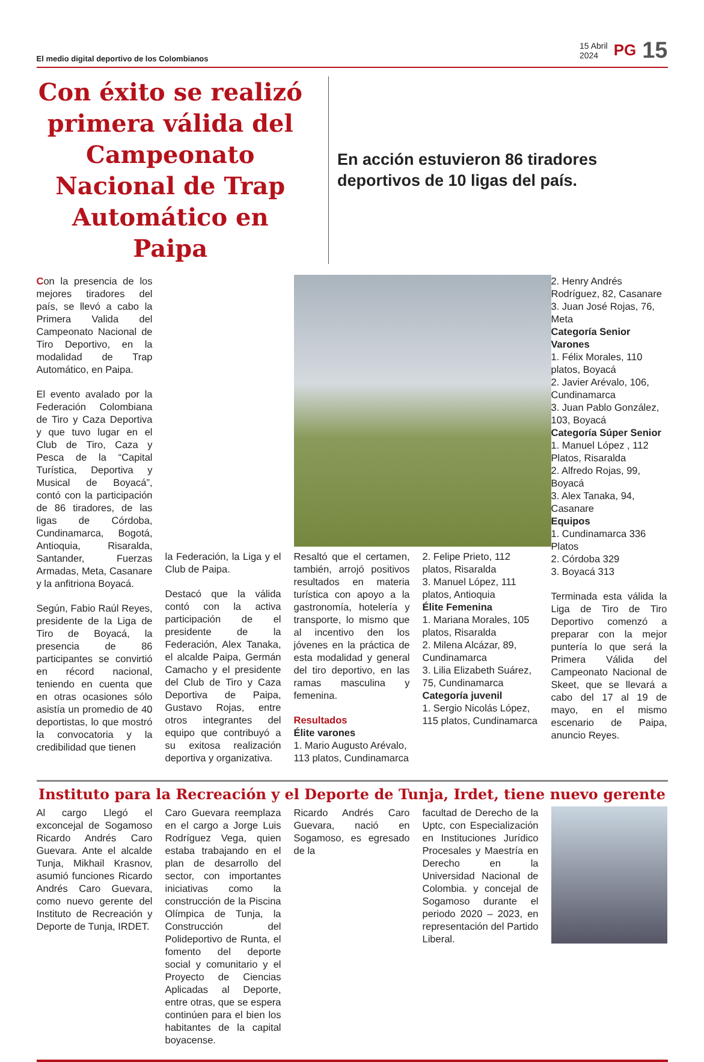El medio digital deportivo de los Colombianos 15 Abril
2024 PG 15
Con éxito se realizó primera válida del Campeonato Nacional de Trap Automático en Paipa
En acción estuvieron 86 tiradores deportivos de 10 ligas del país.
Con la presencia de los mejores tiradores del país, se llevó a cabo la Primera Valida del Campeonato Nacional de Tiro Deportivo, en la modalidad de Trap Automático, en Paipa.
El evento avalado por la Federación Colombiana de Tiro y Caza Deportiva y que tuvo lugar en el Club de Tiro, Caza y Pesca de la “Capital Turística, Deportiva y Musical de Boyacá”, contó con la participación de 86 tiradores, de las ligas de Córdoba, Cundinamarca, Bogotá, Antioquia, Risaralda, Santander, Fuerzas Armadas, Meta, Casanare y la anfitriona Boyacá.
Según, Fabio Raúl Reyes, presidente de la Liga de Tiro de Boyacá, la presencia de 86 participantes se convirtió en récord nacional, teniendo en cuenta que en otras ocasiones sólo asistía un promedio de 40 deportistas, lo que mostró la convocatoria y la credibilidad que tienen
la Federación, la Liga y el Club de Paipa.
Destacó que la válida contó con la activa participación de el presidente de la Federación, Alex Tanaka, el alcalde Paipa, Germán Camacho y el presidente del Club de Tiro y Caza Deportiva de Paipa, Gustavo Rojas, entre otros integrantes del equipo que contribuyó a su exitosa realización deportiva y organizativa.
Resaltó que el certamen, también, arrojó positivos resultados en materia turística con apoyo a la gastronomía, hotelería y transporte, lo mismo que al incentivo den los jóvenes en la práctica de esta modalidad y general del tiro deportivo, en las ramas masculina y femenina.
Resultados
Élite varones
1. Mario Augusto Arévalo, 113 platos, Cundinamarca
2. Felipe Prieto, 112 platos, Risaralda
3. Manuel López, 111 platos, Antioquia
Élite Femenina
1. Mariana Morales, 105 platos, Risaralda
2. Milena Alcázar, 89, Cundinamarca
3. Lilia Elizabeth Suárez, 75, Cundinamarca
Categoría juvenil
1. Sergio Nicolás López, 115 platos, Cundinamarca
2. Henry Andrés Rodríguez, 82, Casanare
3. Juan José Rojas, 76, Meta
Categoría Senior Varones
1. Félix Morales, 110 platos, Boyacá
2. Javier Arévalo, 106, Cundinamarca
3. Juan Pablo González, 103, Boyacá
Categoría Súper Senior
1. Manuel López , 112 Platos, Risaralda
2. Alfredo Rojas, 99, Boyacá
3. Alex Tanaka, 94, Casanare
Equipos
1. Cundinamarca 336 Platos
2. Córdoba 329
3. Boyacá 313
Terminada esta válida la Liga de Tiro de Tiro Deportivo comenzó a preparar con la mejor puntería lo que será la Primera Válida del Campeonato Nacional de Skeet, que se llevará a cabo del 17 al 19 de mayo, en el mismo escenario de Paipa, anuncio Reyes.
Instituto para la Recreación y el Deporte de Tunja, Irdet, tiene nuevo gerente
Al cargo Llegó el exconcejal de Sogamoso Ricardo Andrés Caro Guevara. Ante el alcalde Tunja, Mikhail Krasnov, asumió funciones Ricardo Andrés Caro Guevara, como nuevo gerente del Instituto de Recreación y Deporte de Tunja, IRDET.
Caro Guevara reemplaza en el cargo a Jorge Luis Rodríguez Vega, quien estaba trabajando en el plan de desarrollo del sector, con importantes iniciativas como la construcción de la Piscina Olímpica de Tunja, la Construcción del Polideportivo de Runta, el fomento del deporte social y comunitario y el Proyecto de Ciencias Aplicadas al Deporte, entre otras, que se espera continúen para el bien los habitantes de la capital boyacense.
Ricardo Andrés Caro Guevara, nació en Sogamoso, es egresado de la
facultad de Derecho de la Uptc, con Especialización en Instituciones Jurídico Procesales y Maestría en Derecho en la Universidad Nacional de Colombia. y concejal de Sogamoso durante el periodo 2020 – 2023, en representación del Partido Liberal.